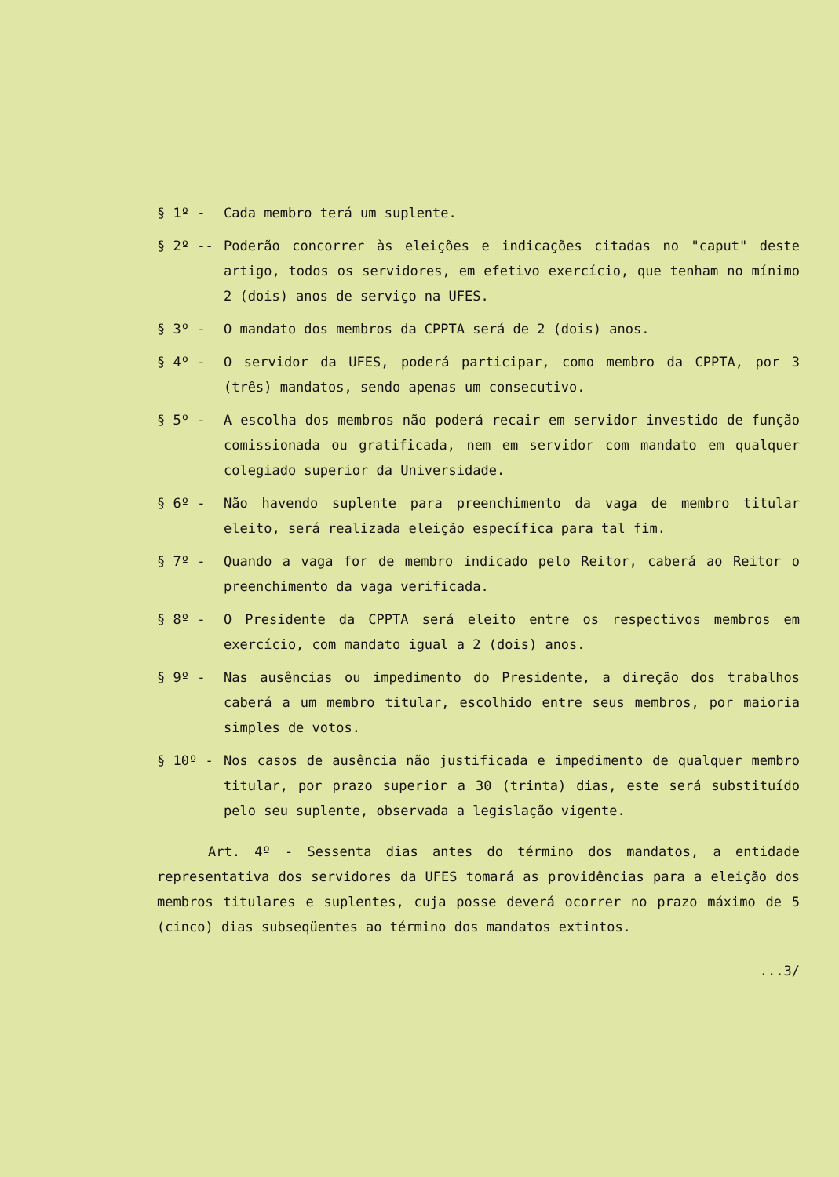§ 1º - Cada membro terá um suplente.
§ 2º -- Poderão concorrer às eleições e indicações citadas no "caput" deste artigo, todos os servidores, em efetivo exercício, que tenham no mínimo 2 (dois) anos de serviço na UFES.
§ 3º - O mandato dos membros da CPPTA será de 2 (dois) anos.
§ 4º - O servidor da UFES, poderá participar, como membro da CPPTA, por 3 (três) mandatos, sendo apenas um consecutivo.
§ 5º - A escolha dos membros não poderá recair em servidor investido de função comissionada ou gratificada, nem em servidor com mandato em qualquer colegiado superior da Universidade.
§ 6º - Não havendo suplente para preenchimento da vaga de membro titular eleito, será realizada eleição específica para tal fim.
§ 7º - Quando a vaga for de membro indicado pelo Reitor, caberá ao Reitor o preenchimento da vaga verificada.
§ 8º - O Presidente da CPPTA será eleito entre os respectivos membros em exercício, com mandato igual a 2 (dois) anos.
§ 9º - Nas ausências ou impedimento do Presidente, a direção dos trabalhos caberá a um membro titular, escolhido entre seus membros, por maioria simples de votos.
§ 10º - Nos casos de ausência não justificada e impedimento de qualquer membro titular, por prazo superior a 30 (trinta) dias, este será substituído pelo seu suplente, observada a legislação vigente.
Art. 4º - Sessenta dias antes do término dos mandatos, a entidade representativa dos servidores da UFES tomará as providências para a eleição dos membros titulares e suplentes, cuja posse deverá ocorrer no prazo máximo de 5 (cinco) dias subseqüentes ao término dos mandatos extintos.
...3/